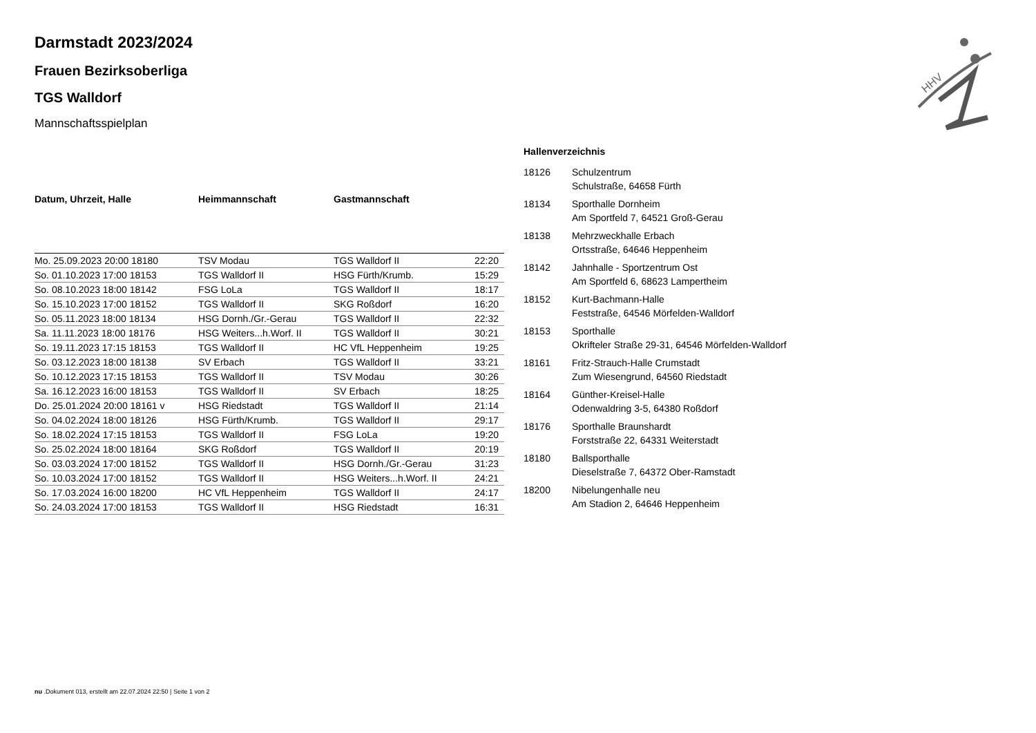HHV
Darmstadt 2023/2024
Frauen Bezirksoberliga
TGS Walldorf
Mannschaftsspielplan
| Datum, Uhrzeit, Halle | Heimmannschaft | Gastmannschaft | |
| --- | --- | --- | --- |
| Mo. 25.09.2023 20:00 18180 | TSV Modau | TGS Walldorf II | 22:20 |
| So. 01.10.2023 17:00 18153 | TGS Walldorf II | HSG Fürth/Krumb. | 15:29 |
| So. 08.10.2023 18:00 18142 | FSG LoLa | TGS Walldorf II | 18:17 |
| So. 15.10.2023 17:00 18152 | TGS Walldorf II | SKG Roßdorf | 16:20 |
| So. 05.11.2023 18:00 18134 | HSG Dornh./Gr.-Gerau | TGS Walldorf II | 22:32 |
| Sa. 11.11.2023 18:00 18176 | HSG Weiters...h.Worf. II | TGS Walldorf II | 30:21 |
| So. 19.11.2023 17:15 18153 | TGS Walldorf II | HC VfL Heppenheim | 19:25 |
| So. 03.12.2023 18:00 18138 | SV Erbach | TGS Walldorf II | 33:21 |
| So. 10.12.2023 17:15 18153 | TGS Walldorf II | TSV Modau | 30:26 |
| Sa. 16.12.2023 16:00 18153 | TGS Walldorf II | SV Erbach | 18:25 |
| Do. 25.01.2024 20:00 18161 v | HSG Riedstadt | TGS Walldorf II | 21:14 |
| So. 04.02.2024 18:00 18126 | HSG Fürth/Krumb. | TGS Walldorf II | 29:17 |
| So. 18.02.2024 17:15 18153 | TGS Walldorf II | FSG LoLa | 19:20 |
| So. 25.02.2024 18:00 18164 | SKG Roßdorf | TGS Walldorf II | 20:19 |
| So. 03.03.2024 17:00 18152 | TGS Walldorf II | HSG Dornh./Gr.-Gerau | 31:23 |
| So. 10.03.2024 17:00 18152 | TGS Walldorf II | HSG Weiters...h.Worf. II | 24:21 |
| So. 17.03.2024 16:00 18200 | HC VfL Heppenheim | TGS Walldorf II | 24:17 |
| So. 24.03.2024 17:00 18153 | TGS Walldorf II | HSG Riedstadt | 16:31 |
Hallenverzeichnis
| 18126 | Schulzentrum Schulstraße, 64658 Fürth |
| 18134 | Sporthalle Dornheim Am Sportfeld 7, 64521 Groß-Gerau |
| 18138 | Mehrzweckhalle Erbach Ortsstraße, 64646 Heppenheim |
| 18142 | Jahnhalle - Sportzentrum Ost Am Sportfeld 6, 68623 Lampertheim |
| 18152 | Kurt-Bachmann-Halle Feststraße, 64546 Mörfelden-Walldorf |
| 18153 | Sporthalle Okrifteler Straße 29-31, 64546 Mörfelden-Walldorf |
| 18161 | Fritz-Strauch-Halle Crumstadt Zum Wiesengrund, 64560 Riedstadt |
| 18164 | Günther-Kreisel-Halle Odenwaldring 3-5, 64380 Roßdorf |
| 18176 | Sporthalle Braunshardt Forststraße 22, 64331 Weiterstadt |
| 18180 | Ballsporthalle Dieselstraße 7, 64372 Ober-Ramstadt |
| 18200 | Nibelungenhalle neu Am Stadion 2, 64646 Heppenheim |
nu .Dokument 013, erstellt am 22.07.2024 22:50 | Seite 1 von 2